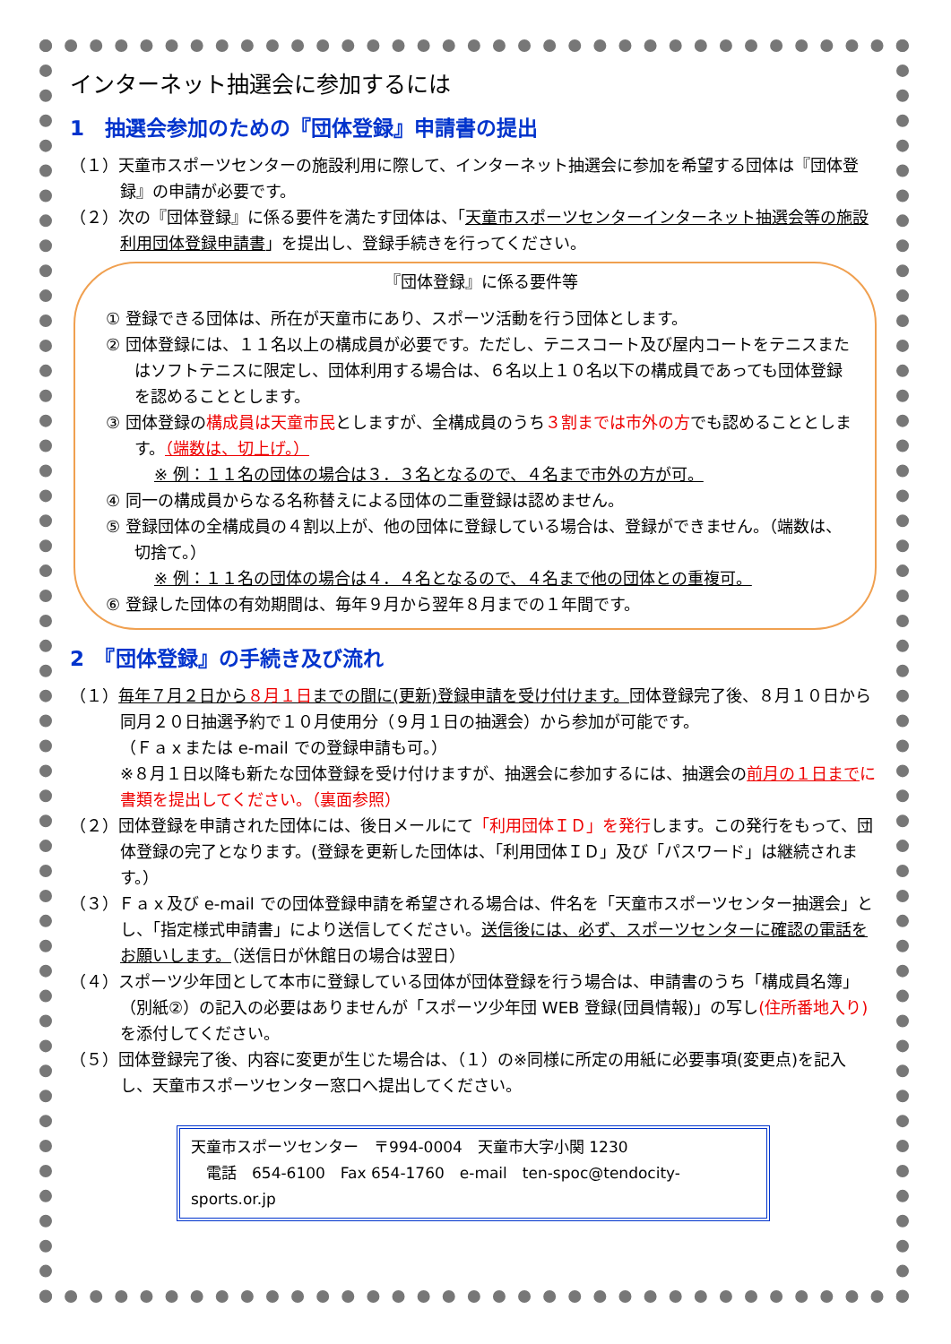インターネット抽選会に参加するには
1　抽選会参加のための『団体登録』申請書の提出
（１）天童市スポーツセンターの施設利用に際して、インターネット抽選会に参加を希望する団体は『団体登録』の申請が必要です。
（２）次の『団体登録』に係る要件を満たす団体は、「天童市スポーツセンターインターネット抽選会等の施設利用団体登録申請書」を提出し、登録手続きを行ってください。
『団体登録』に係る要件等
① 登録できる団体は、所在が天童市にあり、スポーツ活動を行う団体とします。
② 団体登録には、１１名以上の構成員が必要です。ただし、テニスコート及び屋内コートをテニスまたはソフトテニスに限定し、団体利用する場合は、６名以上１０名以下の構成員であっても団体登録を認めることとします。
③ 団体登録の構成員は天童市民としますが、全構成員のうち３割までは市外の方でも認めることとします。（端数は、切上げ。）
※ 例：１１名の団体の場合は３．３名となるので、４名まで市外の方が可。
④ 同一の構成員からなる名称替えによる団体の二重登録は認めません。
⑤ 登録団体の全構成員の４割以上が、他の団体に登録している場合は、登録ができません。（端数は、切捨て。）
※ 例：１１名の団体の場合は４．４名となるので、４名まで他の団体との重複可。
⑥ 登録した団体の有効期間は、毎年９月から翌年８月までの１年間です。
2　『団体登録』の手続き及び流れ
（１）毎年７月２日から８月１日までの間に(更新)登録申請を受け付けます。団体登録完了後、８月１０日から同月２０日抽選予約で１０月使用分（９月１日の抽選会）から参加が可能です。
（Ｆａｘまたは e-mail での登録申請も可。）
※８月１日以降も新たな団体登録を受け付けますが、抽選会に参加するには、抽選会の前月の１日までに書類を提出してください。（裏面参照）
（２）団体登録を申請された団体には、後日メールにて「利用団体ＩＤ」を発行します。この発行をもって、団体登録の完了となります。(登録を更新した団体は、「利用団体ＩＤ」及び「パスワード」は継続されます。）
（３）Ｆａｘ及び e-mail での団体登録申請を希望される場合は、件名を「天童市スポーツセンター抽選会」とし、「指定様式申請書」により送信してください。送信後には、必ず、スポーツセンターに確認の電話をお願いします。（送信日が休館日の場合は翌日）
（４）スポーツ少年団として本市に登録している団体が団体登録を行う場合は、申請書のうち「構成員名簿」（別紙②）の記入の必要はありませんが「スポーツ少年団 WEB 登録(団員情報)」の写し(住所番地入り) を添付してください。
（５）団体登録完了後、内容に変更が生じた場合は、（１）の※同様に所定の用紙に必要事項(変更点)を記入し、天童市スポーツセンター窓口へ提出してください。
天童市スポーツセンター　〒994-0004　天童市大字小関 1230
　電話　654-6100　Fax 654-1760　e-mail　ten-spoc@tendocity-sports.or.jp